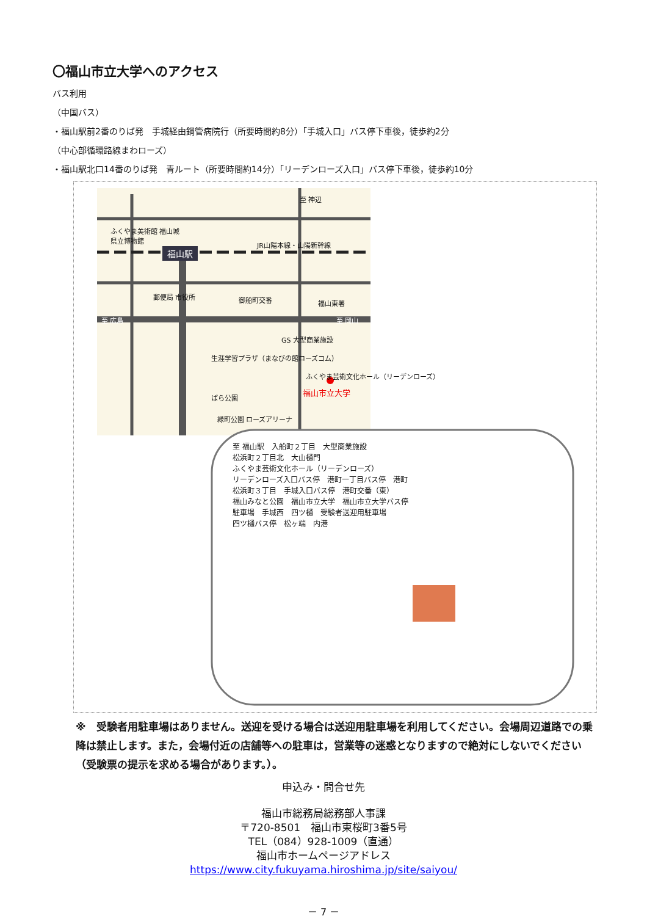〇福山市立大学へのアクセス
バス利用
（中国バス）
・福山駅前2番のりば発　手城経由鋼管病院行（所要時間約8分）「手城入口」バス停下車後，徒歩約2分
（中心部循環路線まわローズ）
・福山駅北口14番のりば発　青ルート（所要時間約14分）「リーデンローズ入口」バス停下車後，徒歩約10分
ふくやま美術館 福山城
県立博物館
福山駅
JR山陽本線・山陽新幹線
至 神辺
郵便局 市役所 御船町交番 福山東署
至 広島 至 岡山
GS 大型商業施設
生涯学習プラザ（まなびの館ローズコム）
ふくやま芸術文化ホール（リーデンローズ）
福山市立大学
ばら公園
緑町公園 ローズアリーナ
至 福山駅　入船町２丁目　大型商業施設
松浜町２丁目北　大山樋門
ふくやま芸術文化ホール（リーデンローズ）
リーデンローズ入口バス停　港町一丁目バス停　港町
松浜町３丁目　手城入口バス停　港町交番（東）
福山みなと公園　福山市立大学　福山市立大学バス停
駐車場　手城西　四ツ樋　受験者送迎用駐車場
四ツ樋バス停　松ヶ端　内港
※　受験者用駐車場はありません。送迎を受ける場合は送迎用駐車場を利用してください。会場周辺道路での乗降は禁止します。また，会場付近の店舗等への駐車は，営業等の迷惑となりますので絶対にしないでください（受験票の提示を求める場合があります。）。
申込み・問合せ先
福山市総務局総務部人事課
〒720-8501　福山市東桜町3番5号
TEL（084）928-1009（直通）
福山市ホームページアドレス
https://www.city.fukuyama.hiroshima.jp/site/saiyou/
－ 7 －